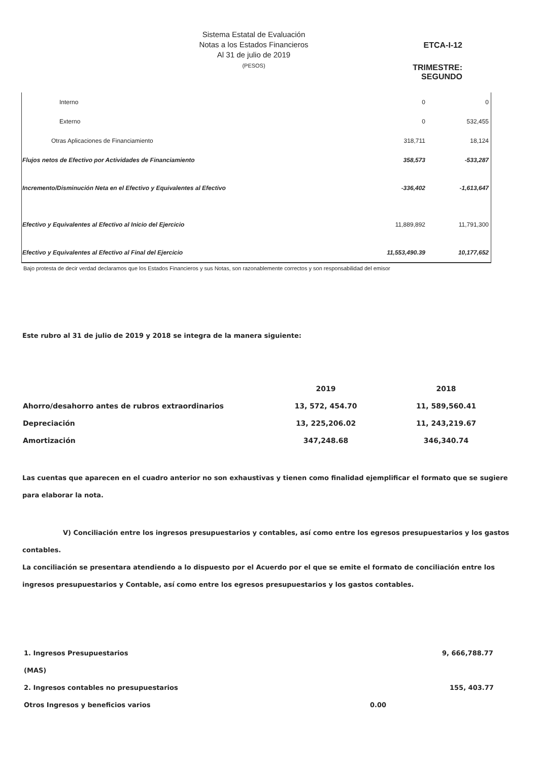Sistema Estatal de Evaluación
Notas a los Estados Financieros
Al 31 de julio de 2019
(PESOS)
ETCA-I-12
TRIMESTRE: SEGUNDO
| Interno | 0 | 0 |
| Externo | 0 | 532,455 |
| Otras Aplicaciones de Financiamiento | 318,711 | 18,124 |
| Flujos netos de Efectivo por Actividades de Financiamiento | 358,573 | -533,287 |
| Incremento/Disminución Neta en el Efectivo y Equivalentes al Efectivo | -336,402 | -1,613,647 |
| Efectivo y Equivalentes al Efectivo al Inicio del Ejercicio | 11,889,892 | 11,791,300 |
| Efectivo y Equivalentes al Efectivo al Final del Ejercicio | 11,553,490.39 | 10,177,652 |
Bajo protesta de decir verdad declaramos que los Estados Financieros y sus Notas, son razonablemente correctos y son responsabilidad del emisor
Este rubro al 31 de julio de 2019 y 2018 se integra de la manera siguiente:
| | 2019 | 2018 |
| Ahorro/desahorro antes de rubros extraordinarios | 13, 572, 454.70 | 11, 589,560.41 |
| Depreciación | 13, 225,206.02 | 11, 243,219.67 |
| Amortización | 347,248.68 | 346,340.74 |
Las cuentas que aparecen en el cuadro anterior no son exhaustivas y tienen como finalidad ejemplificar el formato que se sugiere para elaborar la nota.
V) Conciliación entre los ingresos presupuestarios y contables, así como entre los egresos presupuestarios y los gastos contables.
La conciliación se presentara atendiendo a lo dispuesto por el Acuerdo por el que se emite el formato de conciliación entre los ingresos presupuestarios y Contable, así como entre los egresos presupuestarios y los gastos contables.
| 1. Ingresos Presupuestarios | | 9, 666,788.77 |
| (MAS) | | |
| 2. Ingresos contables no presupuestarios | | 155, 403.77 |
| Otros Ingresos y beneficios varios | 0.00 | |